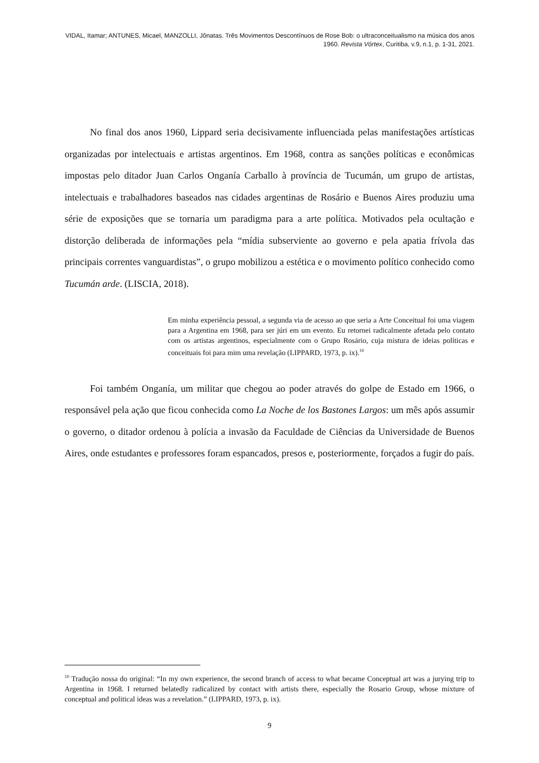VIDAL, Itamar; ANTUNES, Micael, MANZOLLI, Jônatas. Três Movimentos Descontínuos de Rose Bob: o ultraconceitualismo na música dos anos 1960. Revista Vórtex, Curitiba, v.9, n.1, p. 1-31, 2021.
No final dos anos 1960, Lippard seria decisivamente influenciada pelas manifestações artísticas organizadas por intelectuais e artistas argentinos. Em 1968, contra as sanções políticas e econômicas impostas pelo ditador Juan Carlos Onganía Carballo à província de Tucumán, um grupo de artistas, intelectuais e trabalhadores baseados nas cidades argentinas de Rosário e Buenos Aires produziu uma série de exposições que se tornaria um paradigma para a arte política. Motivados pela ocultação e distorção deliberada de informações pela “mídia subserviente ao governo e pela apatia frívola das principais correntes vanguardistas”, o grupo mobilizou a estética e o movimento político conhecido como Tucumán arde. (LISCIA, 2018).
Em minha experiência pessoal, a segunda via de acesso ao que seria a Arte Conceitual foi uma viagem para a Argentina em 1968, para ser júri em um evento. Eu retornei radicalmente afetada pelo contato com os artistas argentinos, especialmente com o Grupo Rosário, cuja mistura de ideias políticas e conceituais foi para mim uma revelação (LIPPARD, 1973, p. ix).<sup>10</sup>
Foi também Onganía, um militar que chegou ao poder através do golpe de Estado em 1966, o responsável pela ação que ficou conhecida como La Noche de los Bastones Largos: um mês após assumir o governo, o ditador ordenou à polícia a invasão da Faculdade de Ciências da Universidade de Buenos Aires, onde estudantes e professores foram espancados, presos e, posteriormente, forçados a fugir do país.
<sup>10</sup> Tradução nossa do original: “In my own experience, the second branch of access to what became Conceptual art was a jurying trip to Argentina in 1968. I returned belatedly radicalized by contact with artists there, especially the Rosario Group, whose mixture of conceptual and political ideas was a revelation.” (LIPPARD, 1973, p. ix).
9